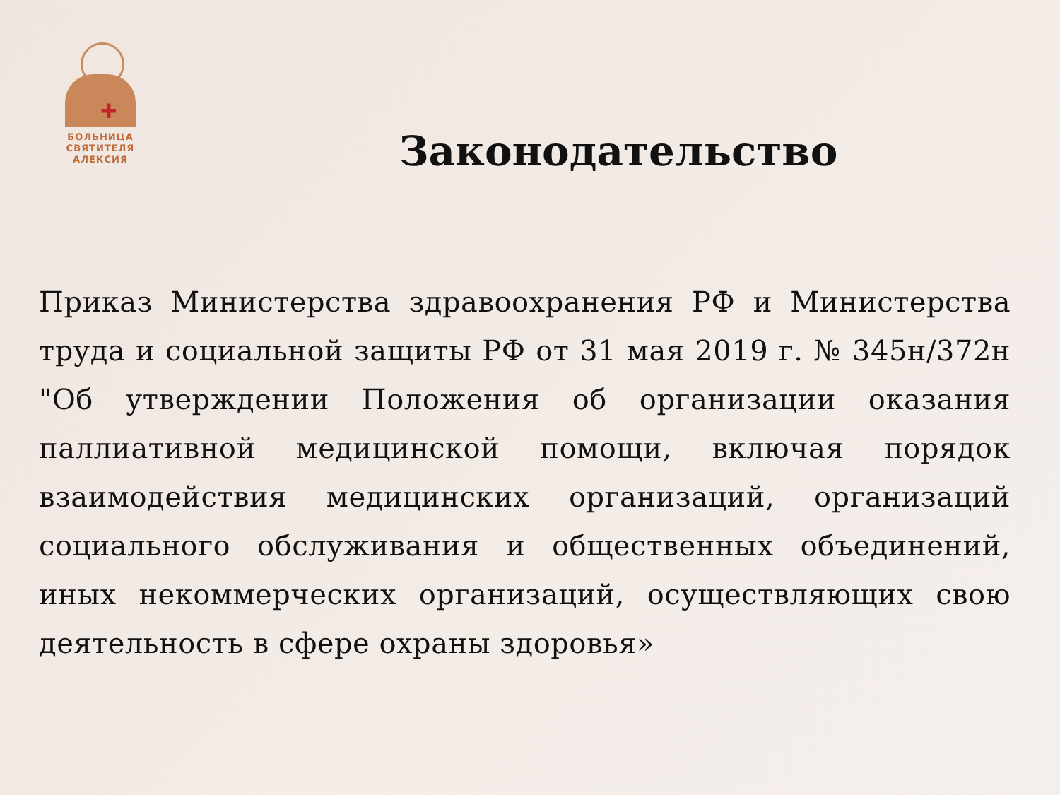✚
БОЛЬНИЦА
СВЯТИТЕЛЯ
АЛЕКСИЯ
Законодательство
Приказ Министерства здравоохранения РФ и Министерства труда и социальной защиты РФ от 31 мая 2019 г. № 345н/372н "Об утверждении Положения об организации оказания паллиативной медицинской помощи, включая порядок взаимодействия медицинских организаций, организаций социального обслуживания и общественных объединений, иных некоммерческих организаций, осуществляющих свою деятельность в сфере охраны здоровья»